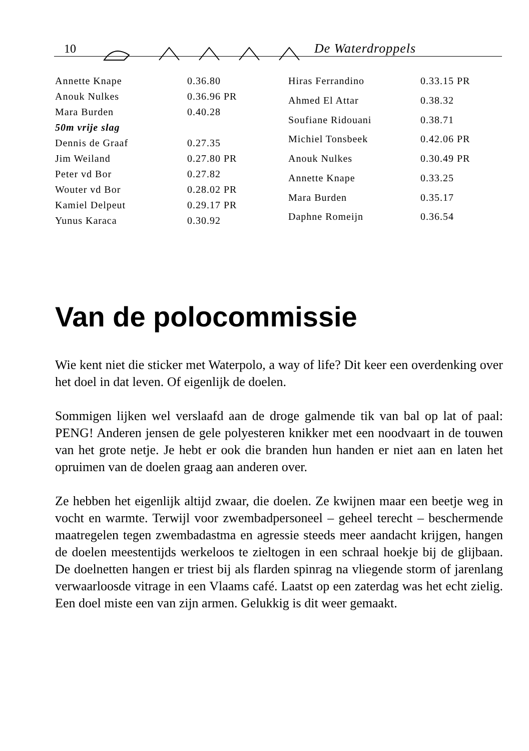10 De Waterdroppels
| Annette Knape | 0.36.80 |
| Anouk Nulkes | 0.36.96 PR |
| Mara Burden | 0.40.28 |
| 50m vrije slag | |
| Dennis de Graaf | 0.27.35 |
| Jim Weiland | 0.27.80 PR |
| Peter vd Bor | 0.27.82 |
| Wouter vd Bor | 0.28.02 PR |
| Kamiel Delpeut | 0.29.17 PR |
| Yunus Karaca | 0.30.92 |
| Hiras Ferrandino | 0.33.15 PR |
| Ahmed El Attar | 0.38.32 |
| Soufiane Ridouani | 0.38.71 |
| Michiel Tonsbeek | 0.42.06 PR |
| Anouk Nulkes | 0.30.49 PR |
| Annette Knape | 0.33.25 |
| Mara Burden | 0.35.17 |
| Daphne Romeijn | 0.36.54 |
Van de polocommissie
Wie kent niet die sticker met Waterpolo, a way of life? Dit keer een overdenking over het doel in dat leven. Of eigenlijk de doelen.
Sommigen lijken wel verslaafd aan de droge galmende tik van bal op lat of paal: PENG! Anderen jensen de gele polyesteren knikker met een noodvaart in de touwen van het grote netje. Je hebt er ook die branden hun handen er niet aan en laten het opruimen van de doelen graag aan anderen over.
Ze hebben het eigenlijk altijd zwaar, die doelen. Ze kwijnen maar een beetje weg in vocht en warmte. Terwijl voor zwembadpersoneel – geheel terecht – beschermende maatregelen tegen zwembadastma en agressie steeds meer aandacht krijgen, hangen de doelen meestentijds werkeloos te zieltogen in een schraal hoekje bij de glijbaan. De doelnetten hangen er triest bij als flarden spinrag na vliegende storm of jarenlang verwaarloosde vitrage in een Vlaams café. Laatst op een zaterdag was het echt zielig. Een doel miste een van zijn armen. Gelukkig is dit weer gemaakt.